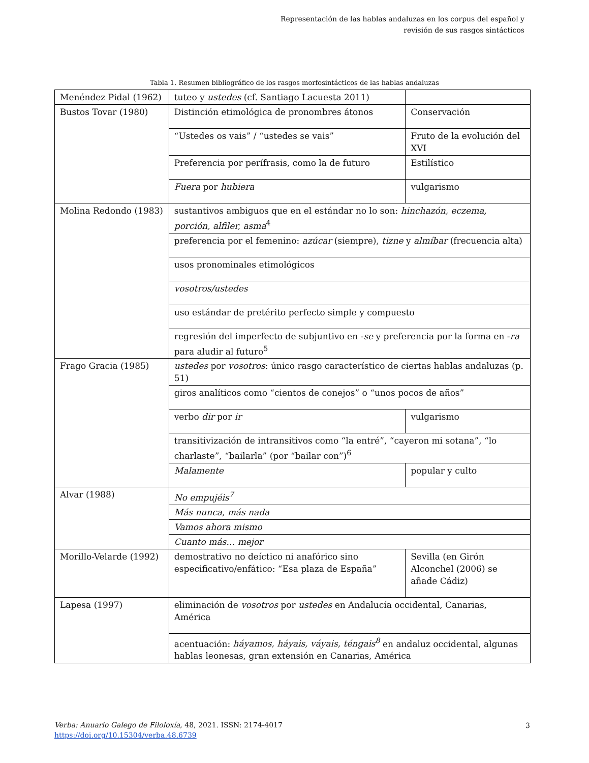Representación de las hablas andaluzas en los corpus del español y
revisión de sus rasgos sintácticos
Tabla 1. Resumen bibliográfico de los rasgos morfosintácticos de las hablas andaluzas
| Menéndez Pidal (1962) | tuteo y ustedes (cf. Santiago Lacuesta 2011) | |
| Bustos Tovar (1980) | Distinción etimológica de pronombres átonos | Conservación |
| | “Ustedes os vais” / “ustedes se vais” | Fruto de la evolución del XVI |
| | Preferencia por perífrasis, como la de futuro | Estilístico |
| | Fuera por hubiera | vulgarismo |
| Molina Redondo (1983) | sustantivos ambiguos que en el estándar no lo son: hinchazón, eczema, porción, alfiler, asma<sup>4</sup> | |
| | preferencia por el femenino: azúcar (siempre), tizne y almíbar (frecuencia alta) | |
| | usos pronominales etimológicos | |
| | vosotros/ustedes | |
| | uso estándar de pretérito perfecto simple y compuesto | |
| | regresión del imperfecto de subjuntivo en - se y preferencia por la forma en - ra para aludir al futuro<sup>5</sup> | |
| Frago Gracia (1985) | ustedes por vosotros : único rasgo característico de ciertas hablas andaluzas (p. 51) | |
| | giros analíticos como “cientos de conejos” o “unos pocos de años” | |
| | verbo dir por ir | vulgarismo |
| | transitivización de intransitivos como “la entré”, “cayeron mi sotana”, “lo charlaste”, “bailarla” (por “bailar con”)<sup>6</sup> | |
| | Malamente | popular y culto |
| Alvar (1988) | No empujéis<sup>7</sup> | |
| | Más nunca, más nada | |
| | Vamos ahora mismo | |
| | Cuanto más… mejor | |
| Morillo-Velarde (1992) | demostrativo no deíctico ni anafórico sino especificativo/enfático: “Esa plaza de España” | Sevilla (en Girón Alconchel (2006) se añade Cádiz) |
| Lapesa (1997) | eliminación de vosotros por ustedes en Andalucía occidental, Canarias, América | |
| | acentuación: háyamos, háyais, váyais, téngais<sup>8</sup> en andaluz occidental, algunas hablas leonesas, gran extensión en Canarias, América | |
Verba: Anuario Galego de Filoloxía, 48, 2021. ISSN: 2174-4017
https://doi.org/10.15304/verba.48.6739
3